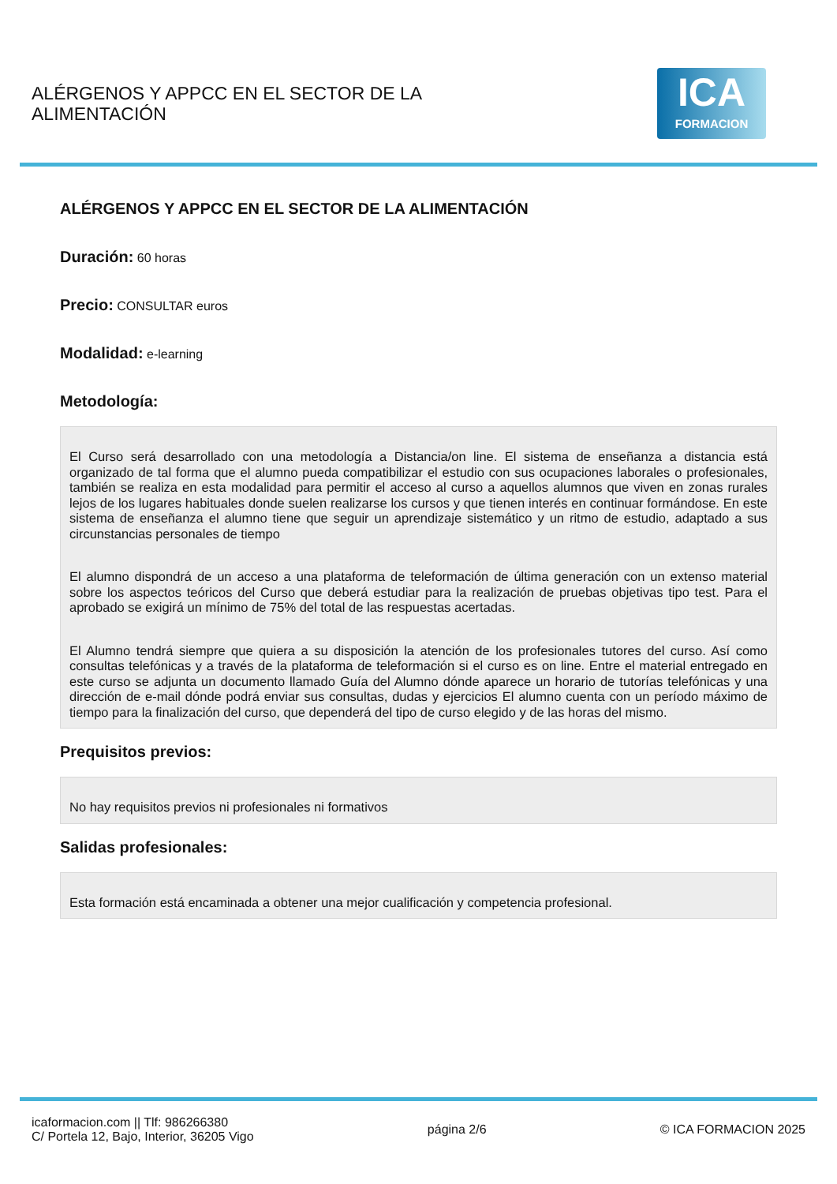ALÉRGENOS Y APPCC EN EL SECTOR DE LA
ALIMENTACIÓN
ICA
FORMACION
ALÉRGENOS Y APPCC EN EL SECTOR DE LA ALIMENTACIÓN
Duración: 60 horas
Precio: CONSULTAR euros
Modalidad: e-learning
Metodología:
El Curso será desarrollado con una metodología a Distancia/on line. El sistema de enseñanza a distancia está organizado de tal forma que el alumno pueda compatibilizar el estudio con sus ocupaciones laborales o profesionales, también se realiza en esta modalidad para permitir el acceso al curso a aquellos alumnos que viven en zonas rurales lejos de los lugares habituales donde suelen realizarse los cursos y que tienen interés en continuar formándose. En este sistema de enseñanza el alumno tiene que seguir un aprendizaje sistemático y un ritmo de estudio, adaptado a sus circunstancias personales de tiempo
El alumno dispondrá de un acceso a una plataforma de teleformación de última generación con un extenso material sobre los aspectos teóricos del Curso que deberá estudiar para la realización de pruebas objetivas tipo test. Para el aprobado se exigirá un mínimo de 75% del total de las respuestas acertadas.
El Alumno tendrá siempre que quiera a su disposición la atención de los profesionales tutores del curso. Así como consultas telefónicas y a través de la plataforma de teleformación si el curso es on line. Entre el material entregado en este curso se adjunta un documento llamado Guía del Alumno dónde aparece un horario de tutorías telefónicas y una dirección de e-mail dónde podrá enviar sus consultas, dudas y ejercicios El alumno cuenta con un período máximo de tiempo para la finalización del curso, que dependerá del tipo de curso elegido y de las horas del mismo.
Prequisitos previos:
No hay requisitos previos ni profesionales ni formativos
Salidas profesionales:
Esta formación está encaminada a obtener una mejor cualificación y competencia profesional.
icaformacion.com || Tlf: 986266380
C/ Portela 12, Bajo, Interior, 36205 Vigo
página 2/6 © ICA FORMACION 2025